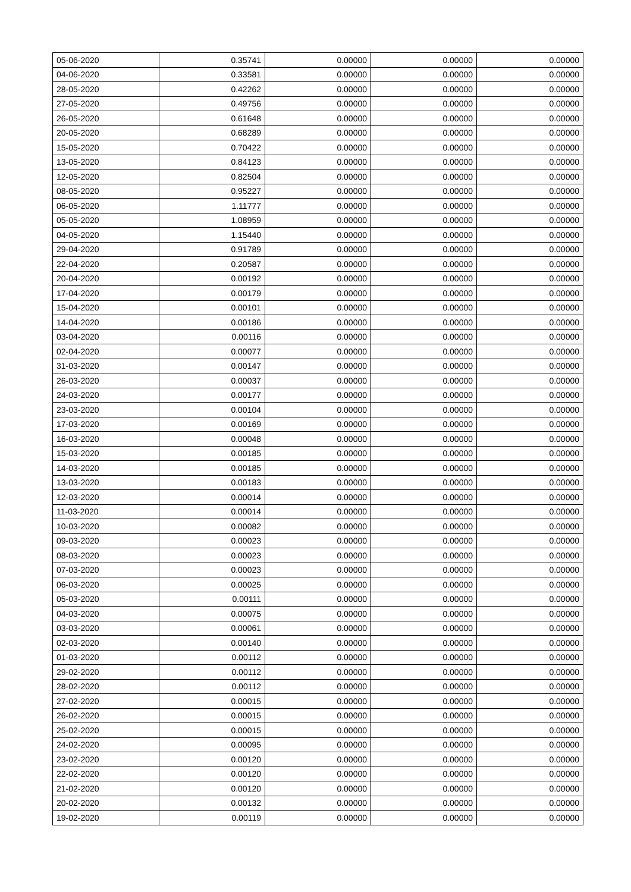| 05-06-2020 | 0.35741 | 0.00000 | 0.00000 | 0.00000 |
| 04-06-2020 | 0.33581 | 0.00000 | 0.00000 | 0.00000 |
| 28-05-2020 | 0.42262 | 0.00000 | 0.00000 | 0.00000 |
| 27-05-2020 | 0.49756 | 0.00000 | 0.00000 | 0.00000 |
| 26-05-2020 | 0.61648 | 0.00000 | 0.00000 | 0.00000 |
| 20-05-2020 | 0.68289 | 0.00000 | 0.00000 | 0.00000 |
| 15-05-2020 | 0.70422 | 0.00000 | 0.00000 | 0.00000 |
| 13-05-2020 | 0.84123 | 0.00000 | 0.00000 | 0.00000 |
| 12-05-2020 | 0.82504 | 0.00000 | 0.00000 | 0.00000 |
| 08-05-2020 | 0.95227 | 0.00000 | 0.00000 | 0.00000 |
| 06-05-2020 | 1.11777 | 0.00000 | 0.00000 | 0.00000 |
| 05-05-2020 | 1.08959 | 0.00000 | 0.00000 | 0.00000 |
| 04-05-2020 | 1.15440 | 0.00000 | 0.00000 | 0.00000 |
| 29-04-2020 | 0.91789 | 0.00000 | 0.00000 | 0.00000 |
| 22-04-2020 | 0.20587 | 0.00000 | 0.00000 | 0.00000 |
| 20-04-2020 | 0.00192 | 0.00000 | 0.00000 | 0.00000 |
| 17-04-2020 | 0.00179 | 0.00000 | 0.00000 | 0.00000 |
| 15-04-2020 | 0.00101 | 0.00000 | 0.00000 | 0.00000 |
| 14-04-2020 | 0.00186 | 0.00000 | 0.00000 | 0.00000 |
| 03-04-2020 | 0.00116 | 0.00000 | 0.00000 | 0.00000 |
| 02-04-2020 | 0.00077 | 0.00000 | 0.00000 | 0.00000 |
| 31-03-2020 | 0.00147 | 0.00000 | 0.00000 | 0.00000 |
| 26-03-2020 | 0.00037 | 0.00000 | 0.00000 | 0.00000 |
| 24-03-2020 | 0.00177 | 0.00000 | 0.00000 | 0.00000 |
| 23-03-2020 | 0.00104 | 0.00000 | 0.00000 | 0.00000 |
| 17-03-2020 | 0.00169 | 0.00000 | 0.00000 | 0.00000 |
| 16-03-2020 | 0.00048 | 0.00000 | 0.00000 | 0.00000 |
| 15-03-2020 | 0.00185 | 0.00000 | 0.00000 | 0.00000 |
| 14-03-2020 | 0.00185 | 0.00000 | 0.00000 | 0.00000 |
| 13-03-2020 | 0.00183 | 0.00000 | 0.00000 | 0.00000 |
| 12-03-2020 | 0.00014 | 0.00000 | 0.00000 | 0.00000 |
| 11-03-2020 | 0.00014 | 0.00000 | 0.00000 | 0.00000 |
| 10-03-2020 | 0.00082 | 0.00000 | 0.00000 | 0.00000 |
| 09-03-2020 | 0.00023 | 0.00000 | 0.00000 | 0.00000 |
| 08-03-2020 | 0.00023 | 0.00000 | 0.00000 | 0.00000 |
| 07-03-2020 | 0.00023 | 0.00000 | 0.00000 | 0.00000 |
| 06-03-2020 | 0.00025 | 0.00000 | 0.00000 | 0.00000 |
| 05-03-2020 | 0.00111 | 0.00000 | 0.00000 | 0.00000 |
| 04-03-2020 | 0.00075 | 0.00000 | 0.00000 | 0.00000 |
| 03-03-2020 | 0.00061 | 0.00000 | 0.00000 | 0.00000 |
| 02-03-2020 | 0.00140 | 0.00000 | 0.00000 | 0.00000 |
| 01-03-2020 | 0.00112 | 0.00000 | 0.00000 | 0.00000 |
| 29-02-2020 | 0.00112 | 0.00000 | 0.00000 | 0.00000 |
| 28-02-2020 | 0.00112 | 0.00000 | 0.00000 | 0.00000 |
| 27-02-2020 | 0.00015 | 0.00000 | 0.00000 | 0.00000 |
| 26-02-2020 | 0.00015 | 0.00000 | 0.00000 | 0.00000 |
| 25-02-2020 | 0.00015 | 0.00000 | 0.00000 | 0.00000 |
| 24-02-2020 | 0.00095 | 0.00000 | 0.00000 | 0.00000 |
| 23-02-2020 | 0.00120 | 0.00000 | 0.00000 | 0.00000 |
| 22-02-2020 | 0.00120 | 0.00000 | 0.00000 | 0.00000 |
| 21-02-2020 | 0.00120 | 0.00000 | 0.00000 | 0.00000 |
| 20-02-2020 | 0.00132 | 0.00000 | 0.00000 | 0.00000 |
| 19-02-2020 | 0.00119 | 0.00000 | 0.00000 | 0.00000 |